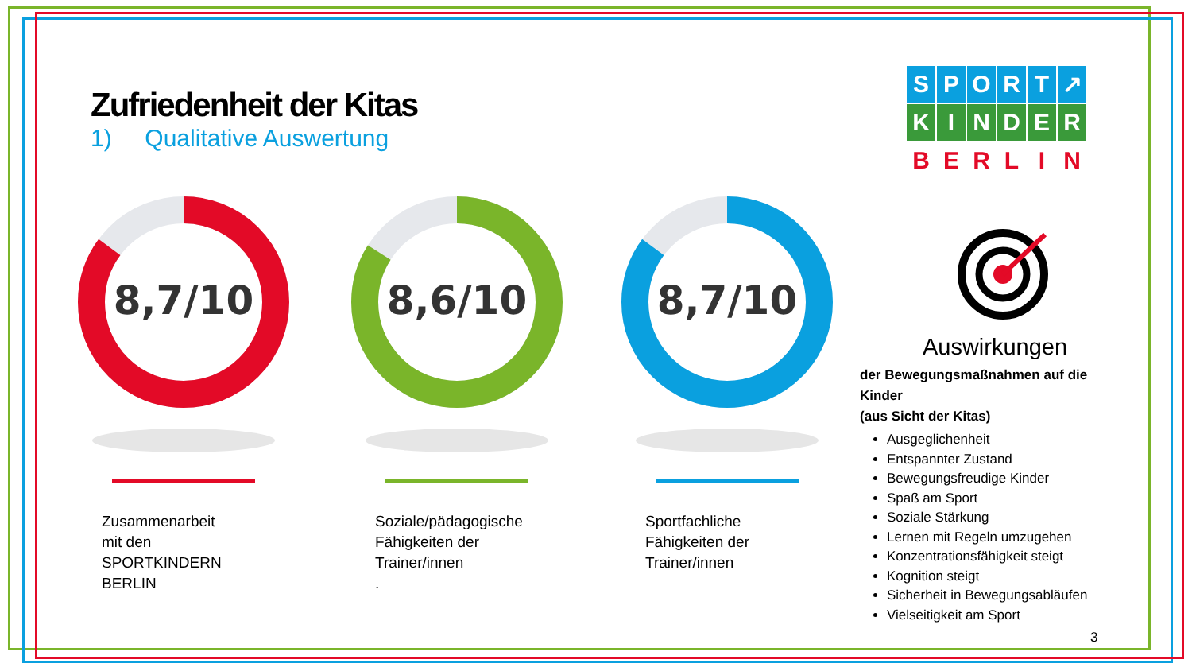Zufriedenheit der Kitas
1) Qualitative Auswertung
SPORT ↗
KINDER
BERLIN
8,7/10
Zusammenarbeit
mit den
SPORTKINDERN
BERLIN
8,6/10
Soziale/pädagogische
Fähigkeiten der
Trainer/innen
.
8,7/10
Sportfachliche
Fähigkeiten der
Trainer/innen
Auswirkungen
der Bewegungsmaßnahmen auf die Kinder
(aus Sicht der Kitas)
Ausgeglichenheit
Entspannter Zustand
Bewegungsfreudige Kinder
Spaß am Sport
Soziale Stärkung
Lernen mit Regeln umzugehen
Konzentrationsfähigkeit steigt
Kognition steigt
Sicherheit in Bewegungsabläufen
Vielseitigkeit am Sport
3